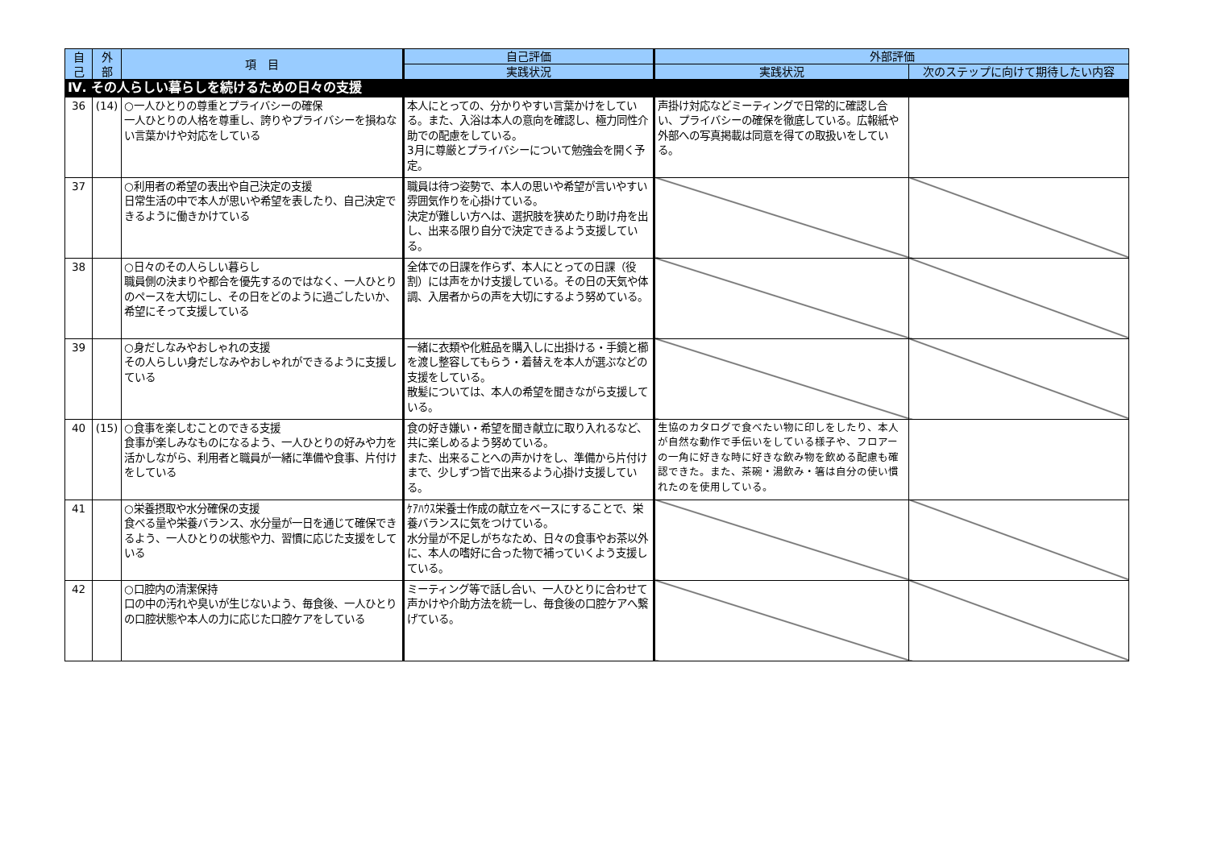| 自 己 | 外 部 | 項 目 | 自己評価 | 外部評価 | |
| --- | --- | --- | --- | --- | --- |
| | | | 実践状況 | 実践状況 | 次のステップに向けて期待したい内容 |
| Ⅳ. その人らしい暮らしを続けるための日々の支援 | | | | | |
| 36 | (14) | ○一人ひとりの尊重とプライバシーの確保 一人ひとりの人格を尊重し、誇りやプライバシーを損ねない言葉かけや対応をしている | 本人にとっての、分かりやすい言葉かけをしている。また、入浴は本人の意向を確認し、極力同性介助での配慮をしている。 3月に尊厳とプライバシーについて勉強会を開く予定。 | 声掛け対応などミーティングで日常的に確認し合い、プライバシーの確保を徹底している。広報紙や外部への写真掲載は同意を得ての取扱いをしている。 | |
| 37 | | ○利用者の希望の表出や自己決定の支援 日常生活の中で本人が思いや希望を表したり、自己決定できるように働きかけている | 職員は待つ姿勢で、本人の思いや希望が言いやすい雰囲気作りを心掛けている。 決定が難しい方へは、選択肢を狭めたり助け舟を出し、出来る限り自分で決定できるよう支援している。 | | |
| 38 | | ○日々のその人らしい暮らし 職員側の決まりや都合を優先するのではなく、一人ひとりのペースを大切にし、その日をどのように過ごしたいか、希望にそって支援している | 全体での日課を作らず、本人にとっての日課（役割）には声をかけ支援している。その日の天気や体調、入居者からの声を大切にするよう努めている。 | | |
| 39 | | ○身だしなみやおしゃれの支援 その人らしい身だしなみやおしゃれができるように支援している | 一緒に衣類や化粧品を購入しに出掛ける・手鏡と櫛を渡し整容してもらう・着替えを本人が選ぶなどの支援をしている。 散髪については、本人の希望を聞きながら支援している。 | | |
| 40 | (15) | ○食事を楽しむことのできる支援 食事が楽しみなものになるよう、一人ひとりの好みや力を活かしながら、利用者と職員が一緒に準備や食事、片付けをしている | 食の好き嫌い・希望を聞き献立に取り入れるなど、共に楽しめるよう努めている。 また、出来ることへの声かけをし、準備から片付けまで、少しずつ皆で出来るよう心掛け支援している。 | 生協のカタログで食べたい物に印しをしたり、本人が自然な動作で手伝いをしている様子や、フロアーの一角に好きな時に好きな飲み物を飲める配慮も確認できた。また、茶碗・湯飲み・箸は自分の使い慣れたのを使用している。 | |
| 41 | | ○栄養摂取や水分確保の支援 食べる量や栄養バランス、水分量が一日を通じて確保できるよう、一人ひとりの状態や力、習慣に応じた支援をしている | ｹｱﾊｳｽ栄養士作成の献立をベースにすることで、栄養バランスに気をつけている。 水分量が不足しがちなため、日々の食事やお茶以外に、本人の嗜好に合った物で補っていくよう支援している。 | | |
| 42 | | ○口腔内の清潔保持 口の中の汚れや臭いが生じないよう、毎食後、一人ひとりの口腔状態や本人の力に応じた口腔ケアをしている | ミーティング等で話し合い、一人ひとりに合わせて声かけや介助方法を統一し、毎食後の口腔ケアへ繋げている。 | | |